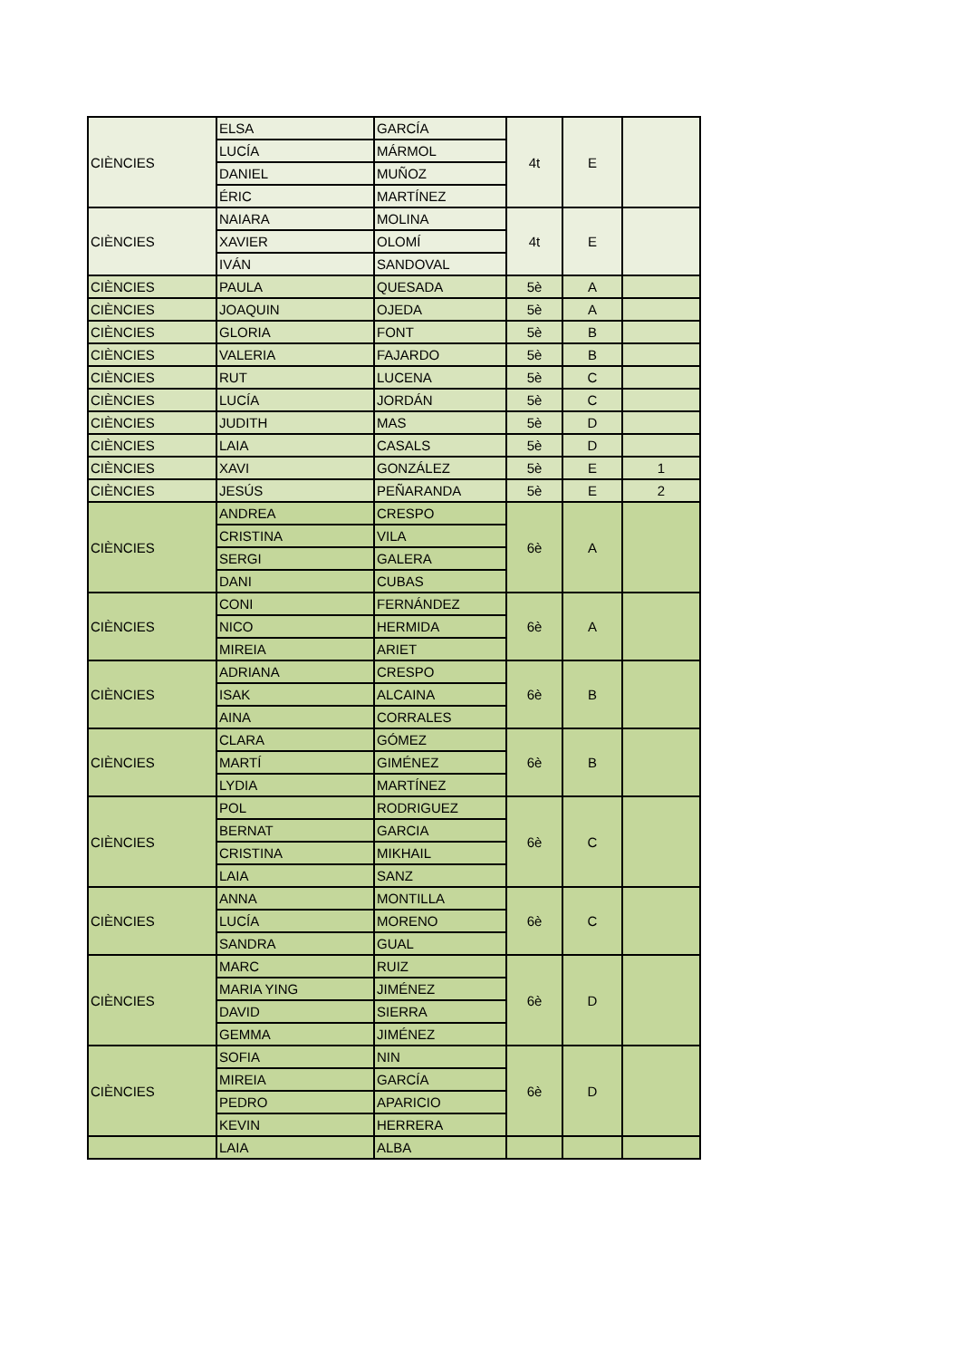| CIÈNCIES | ELSA | GARCÍA | 4t | E | |
| | LUCÍA | MÁRMOL | | | |
| | DANIEL | MUÑOZ | | | |
| | ÉRIC | MARTÍNEZ | | | |
| CIÈNCIES | NAIARA | MOLINA | 4t | E | |
| | XAVIER | OLOMÍ | | | |
| | IVÁN | SANDOVAL | | | |
| CIÈNCIES | PAULA | QUESADA | 5è | A | |
| CIÈNCIES | JOAQUIN | OJEDA | 5è | A | |
| CIÈNCIES | GLORIA | FONT | 5è | B | |
| CIÈNCIES | VALERIA | FAJARDO | 5è | B | |
| CIÈNCIES | RUT | LUCENA | 5è | C | |
| CIÈNCIES | LUCÍA | JORDÁN | 5è | C | |
| CIÈNCIES | JUDITH | MAS | 5è | D | |
| CIÈNCIES | LAIA | CASALS | 5è | D | |
| CIÈNCIES | XAVI | GONZÁLEZ | 5è | E | 1 |
| CIÈNCIES | JESÚS | PEÑARANDA | 5è | E | 2 |
| CIÈNCIES | ANDREA | CRESPO | 6è | A | |
| | CRISTINA | VILA | | | |
| | SERGI | GALERA | | | |
| | DANI | CUBAS | | | |
| CIÈNCIES | CONI | FERNÁNDEZ | 6è | A | |
| | NICO | HERMIDA | | | |
| | MIREIA | ARIET | | | |
| CIÈNCIES | ADRIANA | CRESPO | 6è | B | |
| | ISAK | ALCAINA | | | |
| | AINA | CORRALES | | | |
| CIÈNCIES | CLARA | GÓMEZ | 6è | B | |
| | MARTÍ | GIMÉNEZ | | | |
| | LYDIA | MARTÍNEZ | | | |
| CIÈNCIES | POL | RODRIGUEZ | 6è | C | |
| | BERNAT | GARCIA | | | |
| | CRISTINA | MIKHAIL | | | |
| | LAIA | SANZ | | | |
| CIÈNCIES | ANNA | MONTILLA | 6è | C | |
| | LUCÍA | MORENO | | | |
| | SANDRA | GUAL | | | |
| CIÈNCIES | MARC | RUIZ | 6è | D | |
| | MARIA YING | JIMÉNEZ | | | |
| | DAVID | SIERRA | | | |
| | GEMMA | JIMÉNEZ | | | |
| CIÈNCIES | SOFIA | NIN | 6è | D | |
| | MIREIA | GARCÍA | | | |
| | PEDRO | APARICIO | | | |
| | KEVIN | HERRERA | | | |
| | LAIA | ALBA | | | |